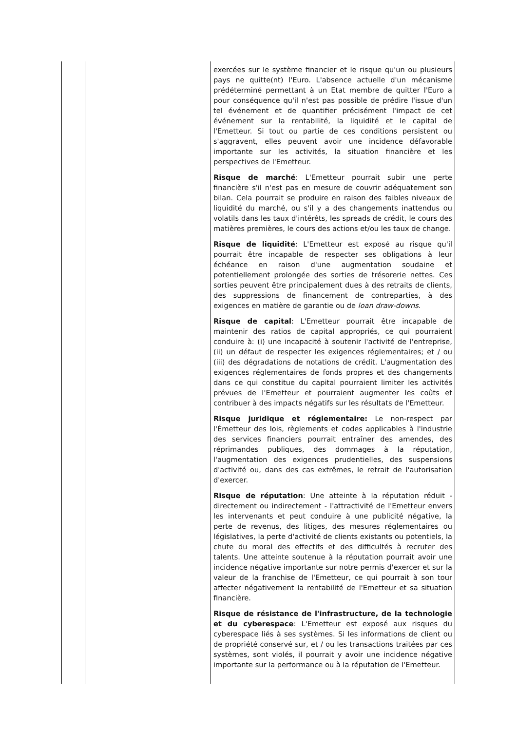| | | exercées sur le système financier et le risque qu'un ou plusieurs pays ne quitte(nt) l'Euro. L'absence actuelle d'un mécanisme prédéterminé permettant à un Etat membre de quitter l'Euro a pour conséquence qu'il n'est pas possible de prédire l'issue d'un tel événement et de quantifier précisément l'impact de cet événement sur la rentabilité, la liquidité et le capital de l'Emetteur. Si tout ou partie de ces conditions persistent ou s'aggravent, elles peuvent avoir une incidence défavorable importante sur les activités, la situation financière et les perspectives de l'Emetteur. Risque de marché : L'Emetteur pourrait subir une perte financière s'il n'est pas en mesure de couvrir adéquatement son bilan. Cela pourrait se produire en raison des faibles niveaux de liquidité du marché, ou s'il y a des changements inattendus ou volatils dans les taux d'intérêts, les spreads de crédit, le cours des matières premières, le cours des actions et/ou les taux de change. Risque de liquidité : L'Emetteur est exposé au risque qu'il pourrait être incapable de respecter ses obligations à leur échéance en raison d'une augmentation soudaine et potentiellement prolongée des sorties de trésorerie nettes. Ces sorties peuvent être principalement dues à des retraits de clients, des suppressions de financement de contreparties, à des exigences en matière de garantie ou de loan draw-downs . Risque de capital : L'Emetteur pourrait être incapable de maintenir des ratios de capital appropriés, ce qui pourraient conduire à: (i) une incapacité à soutenir l'activité de l'entreprise, (ii) un défaut de respecter les exigences réglementaires; et / ou (iii) des dégradations de notations de crédit. L'augmentation des exigences réglementaires de fonds propres et des changements dans ce qui constitue du capital pourraient limiter les activités prévues de l'Emetteur et pourraient augmenter les coûts et contribuer à des impacts négatifs sur les résultats de l'Emetteur. Risque juridique et réglementaire: Le non-respect par l'Émetteur des lois, règlements et codes applicables à l'industrie des services financiers pourrait entraîner des amendes, des réprimandes publiques, des dommages à la réputation, l'augmentation des exigences prudentielles, des suspensions d'activité ou, dans des cas extrêmes, le retrait de l'autorisation d'exercer. Risque de réputation : Une atteinte à la réputation réduit - directement ou indirectement - l'attractivité de l'Emetteur envers les intervenants et peut conduire à une publicité négative, la perte de revenus, des litiges, des mesures réglementaires ou législatives, la perte d'activité de clients existants ou potentiels, la chute du moral des effectifs et des difficultés à recruter des talents. Une atteinte soutenue à la réputation pourrait avoir une incidence négative importante sur notre permis d'exercer et sur la valeur de la franchise de l'Emetteur, ce qui pourrait à son tour affecter négativement la rentabilité de l'Emetteur et sa situation financière. Risque de résistance de l'infrastructure, de la technologie et du cyberespace : L'Emetteur est exposé aux risques du cyberespace liés à ses systèmes. Si les informations de client ou de propriété conservé sur, et / ou les transactions traitées par ces systèmes, sont violés, il pourrait y avoir une incidence négative importante sur la performance ou à la réputation de l'Emetteur. |